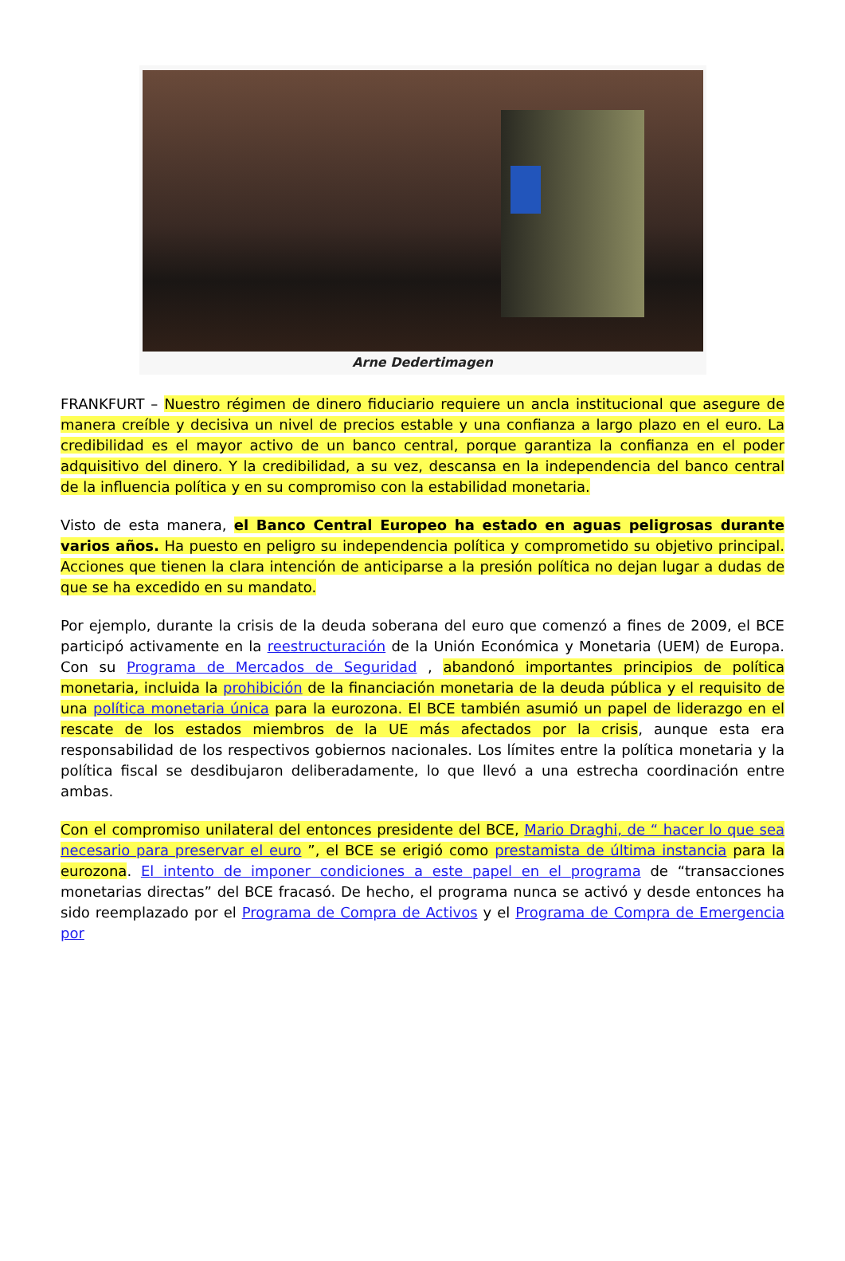Arne Dedertimagen
FRANKFURT – Nuestro régimen de dinero fiduciario requiere un ancla institucional que asegure de manera creíble y decisiva un nivel de precios estable y una confianza a largo plazo en el euro. La credibilidad es el mayor activo de un banco central, porque garantiza la confianza en el poder adquisitivo del dinero. Y la credibilidad, a su vez, descansa en la independencia del banco central de la influencia política y en su compromiso con la estabilidad monetaria.
Visto de esta manera, el Banco Central Europeo ha estado en aguas peligrosas durante varios años. Ha puesto en peligro su independencia política y comprometido su objetivo principal. Acciones que tienen la clara intención de anticiparse a la presión política no dejan lugar a dudas de que se ha excedido en su mandato.
Por ejemplo, durante la crisis de la deuda soberana del euro que comenzó a fines de 2009, el BCE participó activamente en la reestructuración de la Unión Económica y Monetaria (UEM) de Europa. Con su Programa de Mercados de Seguridad , abandonó importantes principios de política monetaria, incluida la prohibición de la financiación monetaria de la deuda pública y el requisito de una política monetaria única para la eurozona. El BCE también asumió un papel de liderazgo en el rescate de los estados miembros de la UE más afectados por la crisis, aunque esta era responsabilidad de los respectivos gobiernos nacionales. Los límites entre la política monetaria y la política fiscal se desdibujaron deliberadamente, lo que llevó a una estrecha coordinación entre ambas.
Con el compromiso unilateral del entonces presidente del BCE, Mario Draghi, de “ hacer lo que sea necesario para preservar el euro ”, el BCE se erigió como prestamista de última instancia para la eurozona. El intento de imponer condiciones a este papel en el programa de “transacciones monetarias directas” del BCE fracasó. De hecho, el programa nunca se activó y desde entonces ha sido reemplazado por el Programa de Compra de Activos y el Programa de Compra de Emergencia por